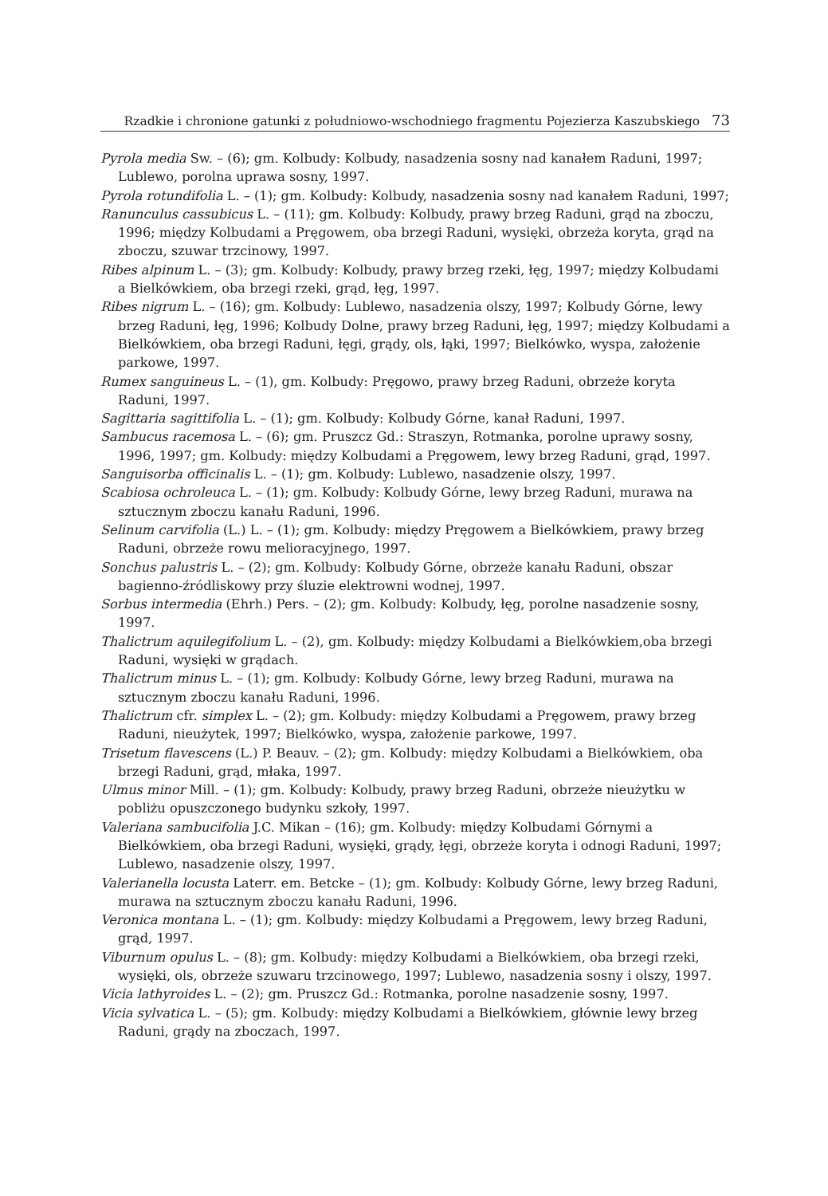Rzadkie i chronione gatunki z południowo-wschodniego fragmentu Pojezierza Kaszubskiego 73
Pyrola media Sw. – (6); gm. Kolbudy: Kolbudy, nasadzenia sosny nad kanałem Raduni, 1997; Lublewo, porolna uprawa sosny, 1997.
Pyrola rotundifolia L. – (1); gm. Kolbudy: Kolbudy, nasadzenia sosny nad kanałem Raduni, 1997;
Ranunculus cassubicus L. – (11); gm. Kolbudy: Kolbudy, prawy brzeg Raduni, grąd na zboczu, 1996; między Kolbudami a Pręgowem, oba brzegi Raduni, wysięki, obrzeża koryta, grąd na zboczu, szuwar trzcinowy, 1997.
Ribes alpinum L. – (3); gm. Kolbudy: Kolbudy, prawy brzeg rzeki, łęg, 1997; między Kolbudami a Bielkówkiem, oba brzegi rzeki, grąd, łęg, 1997.
Ribes nigrum L. – (16); gm. Kolbudy: Lublewo, nasadzenia olszy, 1997; Kolbudy Górne, lewy brzeg Raduni, łęg, 1996; Kolbudy Dolne, prawy brzeg Raduni, łęg, 1997; między Kolbudami a Bielkówkiem, oba brzegi Raduni, łęgi, grądy, ols, łąki, 1997; Bielkówko, wyspa, założenie parkowe, 1997.
Rumex sanguineus L. – (1), gm. Kolbudy: Pręgowo, prawy brzeg Raduni, obrzeże koryta Raduni, 1997.
Sagittaria sagittifolia L. – (1); gm. Kolbudy: Kolbudy Górne, kanał Raduni, 1997.
Sambucus racemosa L. – (6); gm. Pruszcz Gd.: Straszyn, Rotmanka, porolne uprawy sosny, 1996, 1997; gm. Kolbudy: między Kolbudami a Pręgowem, lewy brzeg Raduni, grąd, 1997.
Sanguisorba officinalis L. – (1); gm. Kolbudy: Lublewo, nasadzenie olszy, 1997.
Scabiosa ochroleuca L. – (1); gm. Kolbudy: Kolbudy Górne, lewy brzeg Raduni, murawa na sztucznym zboczu kanału Raduni, 1996.
Selinum carvifolia (L.) L. – (1); gm. Kolbudy: między Pręgowem a Bielkówkiem, prawy brzeg Raduni, obrzeże rowu melioracyjnego, 1997.
Sonchus palustris L. – (2); gm. Kolbudy: Kolbudy Górne, obrzeże kanału Raduni, obszar bagienno-źródliskowy przy śluzie elektrowni wodnej, 1997.
Sorbus intermedia (Ehrh.) Pers. – (2); gm. Kolbudy: Kolbudy, łęg, porolne nasadzenie sosny, 1997.
Thalictrum aquilegifolium L. – (2), gm. Kolbudy: między Kolbudami a Bielkówkiem,oba brzegi Raduni, wysięki w grądach.
Thalictrum minus L. – (1); gm. Kolbudy: Kolbudy Górne, lewy brzeg Raduni, murawa na sztucznym zboczu kanału Raduni, 1996.
Thalictrum cfr. simplex L. – (2); gm. Kolbudy: między Kolbudami a Pręgowem, prawy brzeg Raduni, nieużytek, 1997; Bielkówko, wyspa, założenie parkowe, 1997.
Trisetum flavescens (L.) P. Beauv. – (2); gm. Kolbudy: między Kolbudami a Bielkówkiem, oba brzegi Raduni, grąd, młaka, 1997.
Ulmus minor Mill. – (1); gm. Kolbudy: Kolbudy, prawy brzeg Raduni, obrzeże nieużytku w pobliżu opuszczonego budynku szkoły, 1997.
Valeriana sambucifolia J.C. Mikan – (16); gm. Kolbudy: między Kolbudami Górnymi a Bielkówkiem, oba brzegi Raduni, wysięki, grądy, łęgi, obrzeże koryta i odnogi Raduni, 1997; Lublewo, nasadzenie olszy, 1997.
Valerianella locusta Laterr. em. Betcke – (1); gm. Kolbudy: Kolbudy Górne, lewy brzeg Raduni, murawa na sztucznym zboczu kanału Raduni, 1996.
Veronica montana L. – (1); gm. Kolbudy: między Kolbudami a Pręgowem, lewy brzeg Raduni, grąd, 1997.
Viburnum opulus L. – (8); gm. Kolbudy: między Kolbudami a Bielkówkiem, oba brzegi rzeki, wysięki, ols, obrzeże szuwaru trzcinowego, 1997; Lublewo, nasadzenia sosny i olszy, 1997.
Vicia lathyroides L. – (2); gm. Pruszcz Gd.: Rotmanka, porolne nasadzenie sosny, 1997.
Vicia sylvatica L. – (5); gm. Kolbudy: między Kolbudami a Bielkówkiem, głównie lewy brzeg Raduni, grądy na zboczach, 1997.